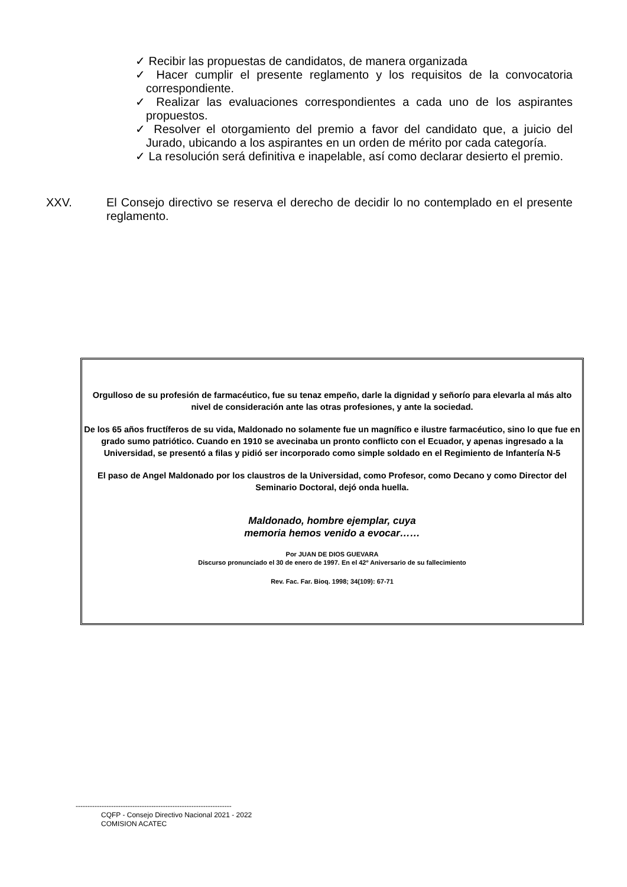✓ Recibir las propuestas de candidatos, de manera organizada
✓ Hacer cumplir el presente reglamento y los requisitos de la convocatoria correspondiente.
✓ Realizar las evaluaciones correspondientes a cada uno de los aspirantes propuestos.
✓ Resolver el otorgamiento del premio a favor del candidato que, a juicio del Jurado, ubicando a los aspirantes en un orden de mérito por cada categoría.
✓ La resolución será definitiva e inapelable, así como declarar desierto el premio.
XXV. El Consejo directivo se reserva el derecho de decidir lo no contemplado en el presente reglamento.
Orgulloso de su profesión de farmacéutico, fue su tenaz empeño, darle la dignidad y señorío para elevarla al más alto nivel de consideración ante las otras profesiones, y ante la sociedad.
De los 65 años fructíferos de su vida, Maldonado no solamente fue un magnífico e ilustre farmacéutico, sino lo que fue en grado sumo patriótico. Cuando en 1910 se avecinaba un pronto conflicto con el Ecuador, y apenas ingresado a la Universidad, se presentó a filas y pidió ser incorporado como simple soldado en el Regimiento de Infantería N-5
El paso de Angel Maldonado por los claustros de la Universidad, como Profesor, como Decano y como Director del Seminario Doctoral, dejó onda huella.
Maldonado, hombre ejemplar, cuya
memoria hemos venido a evocar……
Por JUAN DE DIOS GUEVARA
Discurso pronunciado el 30 de enero de 1997. En el 42º Aniversario de su fallecimiento
Rev. Fac. Far. Bioq. 1998; 34(109): 67-71
------------------------------------------------------------------
CQFP - Consejo Directivo Nacional 2021 - 2022
COMISION ACATEC